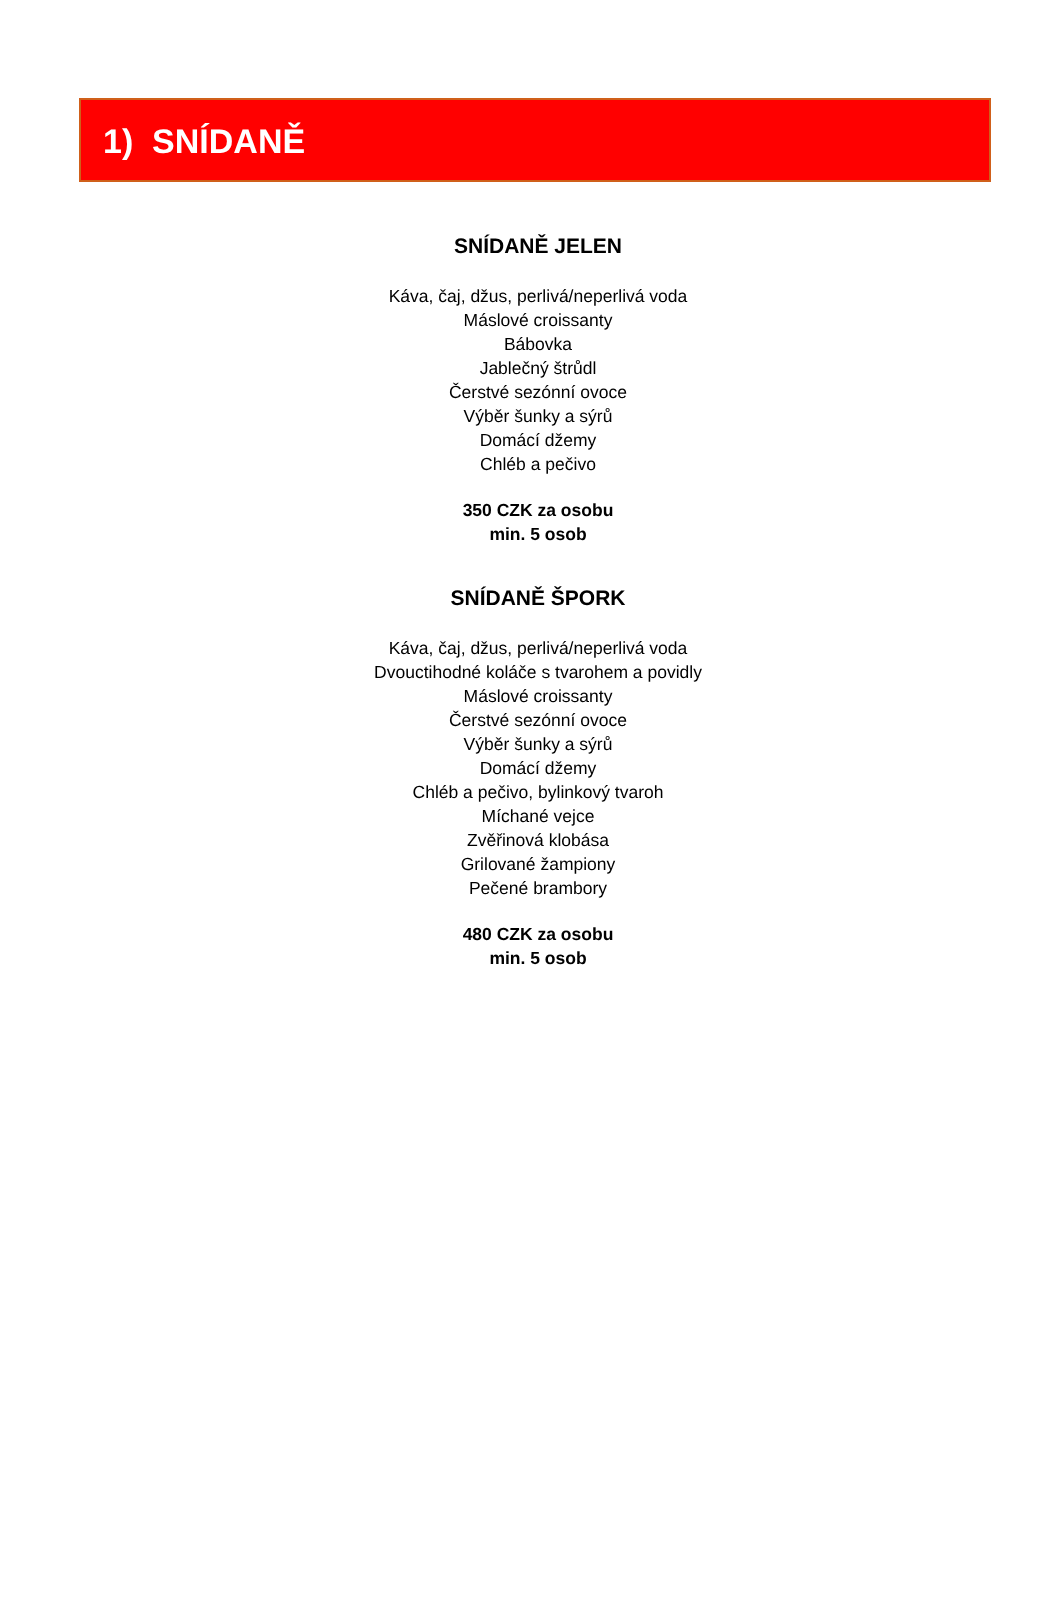1) SNÍDANĚ
SNÍDANĚ JELEN
Káva, čaj, džus, perlivá/neperlivá voda
Máslové croissanty
Bábovka
Jablečný štrůdl
Čerstvé sezónní ovoce
Výběr šunky a sýrů
Domácí džemy
Chléb a pečivo
350 CZK za osobu
min. 5 osob
SNÍDANĚ ŠPORK
Káva, čaj, džus, perlivá/neperlivá voda
Dvouctihodné koláče s tvarohem a povidly
Máslové croissanty
Čerstvé sezónní ovoce
Výběr šunky a sýrů
Domácí džemy
Chléb a pečivo, bylinkový tvaroh
Míchané vejce
Zvěřinová klobása
Grilované žampiony
Pečené brambory
480 CZK za osobu
min. 5 osob